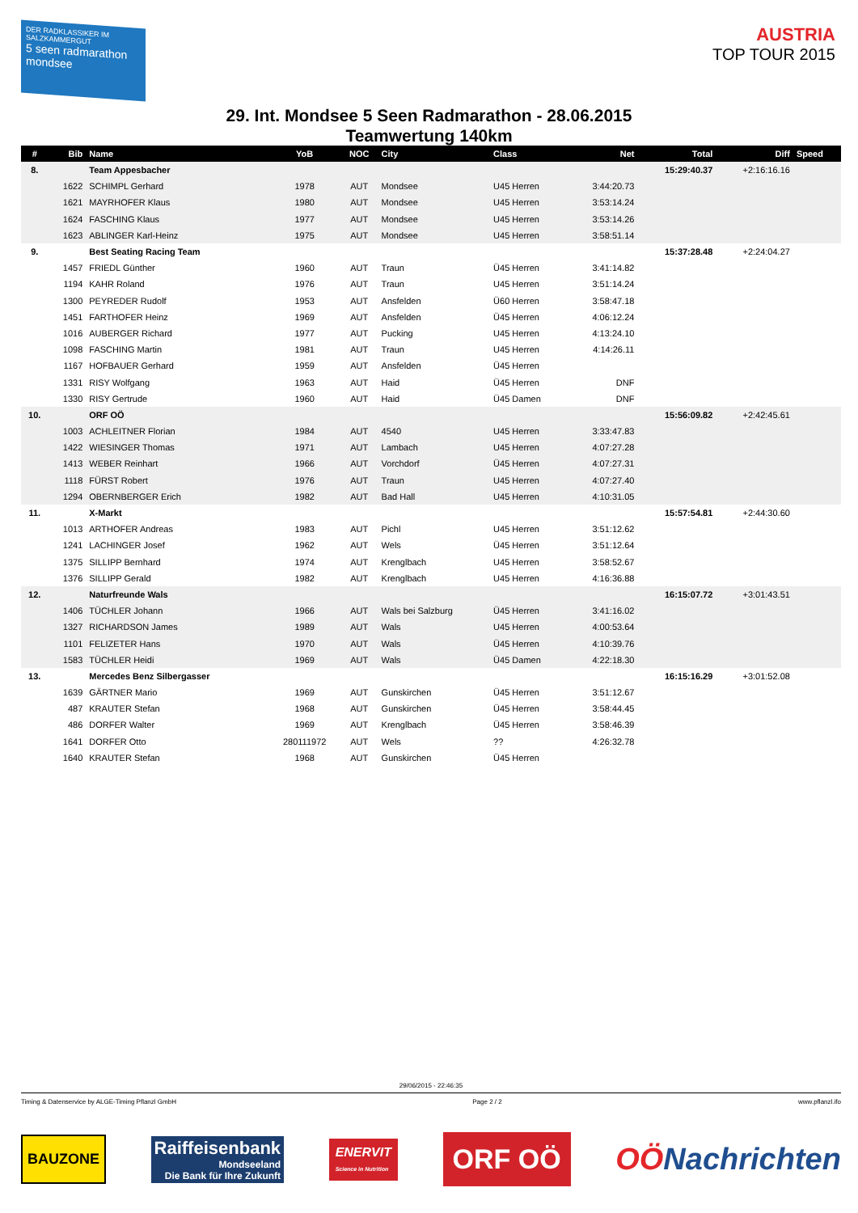DER RADKLASSIKER IM SALZKAMMERGUT
5 seen radmarathon mondsee
AUSTRIA
TOP TOUR 2015
29. Int. Mondsee 5 Seen Radmarathon - 28.06.2015
Teamwertung 140km
| # | Bib | Name | YoB | NOC | City | Class | Net | Total | Diff | Speed |
| --- | --- | --- | --- | --- | --- | --- | --- | --- | --- | --- |
| 8. | | Team Appesbacher | | | | | | 15:29:40.37 | +2:16:16.16 | |
| | 1622 | SCHIMPL Gerhard | 1978 | AUT | Mondsee | U45 Herren | 3:44:20.73 | | | |
| | 1621 | MAYRHOFER Klaus | 1980 | AUT | Mondsee | U45 Herren | 3:53:14.24 | | | |
| | 1624 | FASCHING Klaus | 1977 | AUT | Mondsee | U45 Herren | 3:53:14.26 | | | |
| | 1623 | ABLINGER Karl-Heinz | 1975 | AUT | Mondsee | U45 Herren | 3:58:51.14 | | | |
| 9. | | Best Seating Racing Team | | | | | | 15:37:28.48 | +2:24:04.27 | |
| | 1457 | FRIEDL Günther | 1960 | AUT | Traun | Ü45 Herren | 3:41:14.82 | | | |
| | 1194 | KAHR Roland | 1976 | AUT | Traun | U45 Herren | 3:51:14.24 | | | |
| | 1300 | PEYREDER Rudolf | 1953 | AUT | Ansfelden | Ü60 Herren | 3:58:47.18 | | | |
| | 1451 | FARTHOFER Heinz | 1969 | AUT | Ansfelden | Ü45 Herren | 4:06:12.24 | | | |
| | 1016 | AUBERGER Richard | 1977 | AUT | Pucking | U45 Herren | 4:13:24.10 | | | |
| | 1098 | FASCHING Martin | 1981 | AUT | Traun | U45 Herren | 4:14:26.11 | | | |
| | 1167 | HOFBAUER Gerhard | 1959 | AUT | Ansfelden | Ü45 Herren | | | | |
| | 1331 | RISY Wolfgang | 1963 | AUT | Haid | Ü45 Herren | DNF | | | |
| | 1330 | RISY Gertrude | 1960 | AUT | Haid | Ü45 Damen | DNF | | | |
| 10. | | ORF OÖ | | | | | | 15:56:09.82 | +2:42:45.61 | |
| | 1003 | ACHLEITNER Florian | 1984 | AUT | 4540 | U45 Herren | 3:33:47.83 | | | |
| | 1422 | WIESINGER Thomas | 1971 | AUT | Lambach | U45 Herren | 4:07:27.28 | | | |
| | 1413 | WEBER Reinhart | 1966 | AUT | Vorchdorf | Ü45 Herren | 4:07:27.31 | | | |
| | 1118 | FÜRST Robert | 1976 | AUT | Traun | U45 Herren | 4:07:27.40 | | | |
| | 1294 | OBERNBERGER Erich | 1982 | AUT | Bad Hall | U45 Herren | 4:10:31.05 | | | |
| 11. | | X-Markt | | | | | | 15:57:54.81 | +2:44:30.60 | |
| | 1013 | ARTHOFER Andreas | 1983 | AUT | Pichl | U45 Herren | 3:51:12.62 | | | |
| | 1241 | LACHINGER Josef | 1962 | AUT | Wels | Ü45 Herren | 3:51:12.64 | | | |
| | 1375 | SILLIPP Bernhard | 1974 | AUT | Krenglbach | U45 Herren | 3:58:52.67 | | | |
| | 1376 | SILLIPP Gerald | 1982 | AUT | Krenglbach | U45 Herren | 4:16:36.88 | | | |
| 12. | | Naturfreunde Wals | | | | | | 16:15:07.72 | +3:01:43.51 | |
| | 1406 | TÜCHLER Johann | 1966 | AUT | Wals bei Salzburg | Ü45 Herren | 3:41:16.02 | | | |
| | 1327 | RICHARDSON James | 1989 | AUT | Wals | U45 Herren | 4:00:53.64 | | | |
| | 1101 | FELIZETER Hans | 1970 | AUT | Wals | Ü45 Herren | 4:10:39.76 | | | |
| | 1583 | TÜCHLER Heidi | 1969 | AUT | Wals | Ü45 Damen | 4:22:18.30 | | | |
| 13. | | Mercedes Benz Silbergasser | | | | | | 16:15:16.29 | +3:01:52.08 | |
| | 1639 | GÄRTNER Mario | 1969 | AUT | Gunskirchen | Ü45 Herren | 3:51:12.67 | | | |
| | 487 | KRAUTER Stefan | 1968 | AUT | Gunskirchen | Ü45 Herren | 3:58:44.45 | | | |
| | 486 | DORFER Walter | 1969 | AUT | Krenglbach | Ü45 Herren | 3:58:46.39 | | | |
| | 1641 | DORFER Otto | 280111972 | AUT | Wels | ?? | 4:26:32.78 | | | |
| | 1640 | KRAUTER Stefan | 1968 | AUT | Gunskirchen | Ü45 Herren | | | | |
29/06/2015 - 22:46:35
Timing & Datenservice by ALGE-Timing Pflanzl GmbH Page 2 / 2 www.pflanzl.ifo
BAUZONE
Raiffeisenbank
Mondseeland
Die Bank für Ihre Zukunft
ENERVIT
Science in Nutrition
ORF OÖ
OÖNachrichten